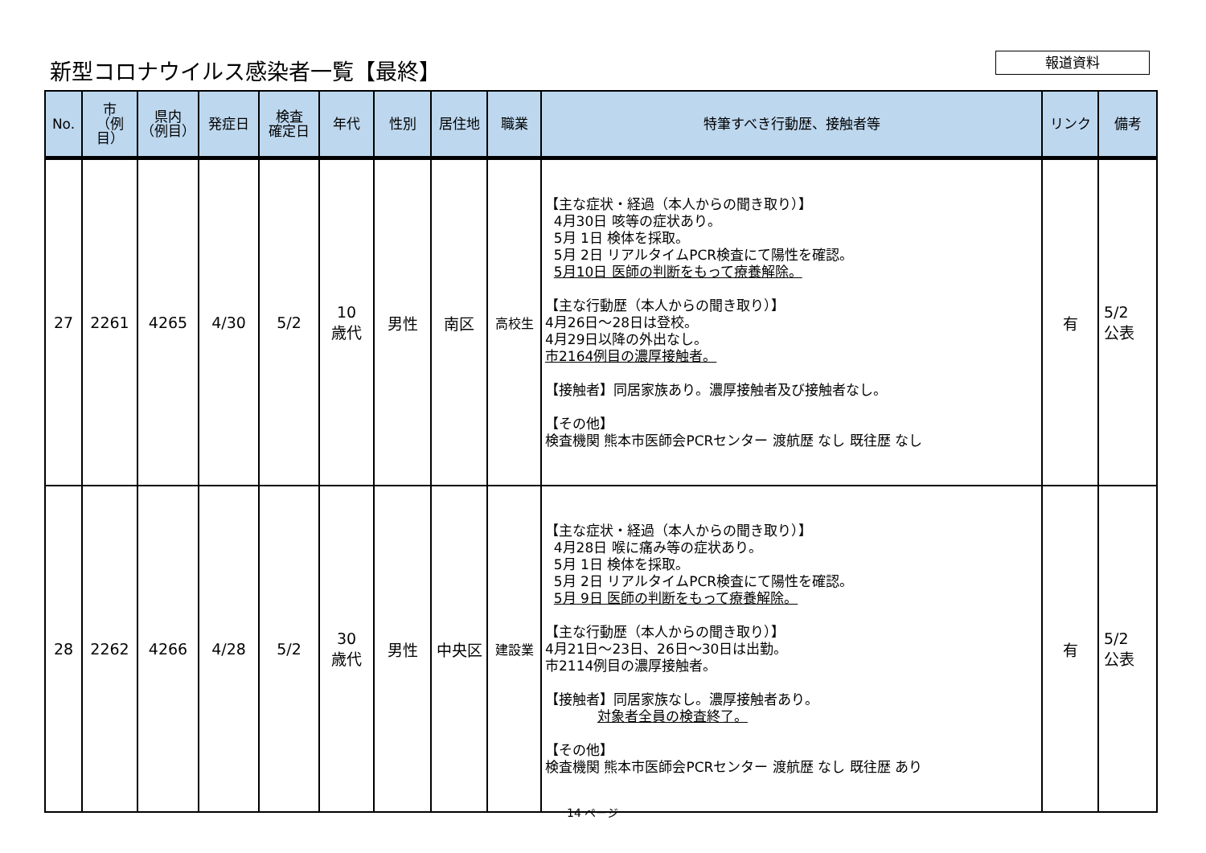新型コロナウイルス感染者一覧【最終】 報道資料
| No. | 市 （例目） | 県内 （例目） | 発症日 | 検査 確定日 | 年代 | 性別 | 居住地 | 職業 | 特筆すべき行動歴、接触者等 | リンク | 備考 |
| --- | --- | --- | --- | --- | --- | --- | --- | --- | --- | --- | --- |
| 27 | 2261 | 4265 | 4/30 | 5/2 | 10 歳代 | 男性 | 南区 | 高校生 | 【主な症状・経過（本人からの聞き取り）】 4月30日 咳等の症状あり。 5月 1日 検体を採取。 5月 2日 リアルタイムPCR検査にて陽性を確認。 5月10日 医師の判断をもって療養解除。 【主な行動歴（本人からの聞き取り）】 4月26日～28日は登校。 4月29日以降の外出なし。 市2164例目の濃厚接触者。 【接触者】同居家族あり。濃厚接触者及び接触者なし。 【その他】 検査機関 熊本市医師会PCRセンター 渡航歴 なし 既往歴 なし | 有 | 5/2 公表 |
| 28 | 2262 | 4266 | 4/28 | 5/2 | 30 歳代 | 男性 | 中央区 | 建設業 | 【主な症状・経過（本人からの聞き取り）】 4月28日 喉に痛み等の症状あり。 5月 1日 検体を採取。 5月 2日 リアルタイムPCR検査にて陽性を確認。 5月 9日 医師の判断をもって療養解除。 【主な行動歴（本人からの聞き取り）】 4月21日～23日、26日～30日は出勤。 市2114例目の濃厚接触者。 【接触者】同居家族なし。濃厚接触者あり。 対象者全員の検査終了。 【その他】 検査機関 熊本市医師会PCRセンター 渡航歴 なし 既往歴 あり | 有 | 5/2 公表 |
14 ページ